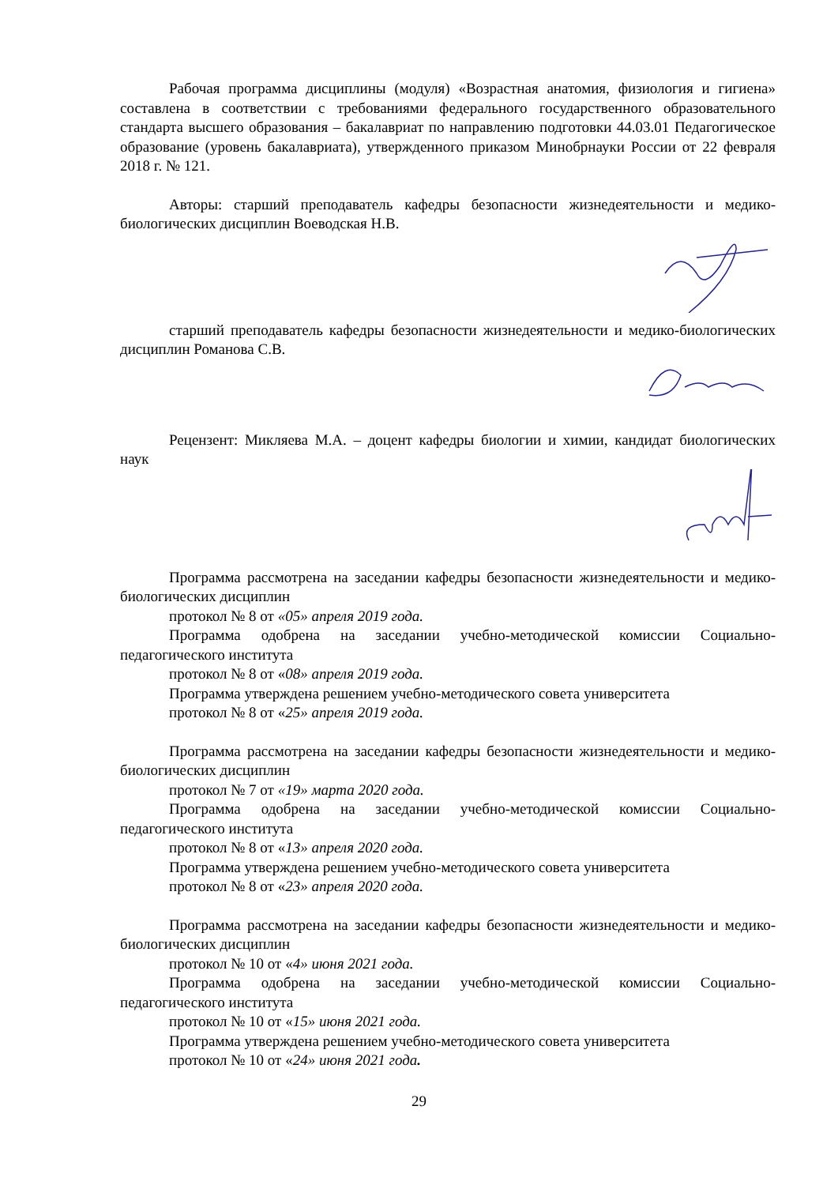Рабочая программа дисциплины (модуля) «Возрастная анатомия, физиология и гигиена» составлена в соответствии с требованиями федерального государственного образовательного стандарта высшего образования – бакалавриат по направлению подготовки 44.03.01 Педагогическое образование (уровень бакалавриата), утвержденного приказом Минобрнауки России от 22 февраля 2018 г. № 121.
Авторы: старший преподаватель кафедры безопасности жизнедеятельности и медико-биологических дисциплин Воеводская Н.В.
старший преподаватель кафедры безопасности жизнедеятельности и медико-биологических дисциплин Романова С.В.
Рецензент: Микляева М.А. – доцент кафедры биологии и химии, кандидат биологических наук
Программа рассмотрена на заседании кафедры безопасности жизнедеятельности и медико-биологических дисциплин
протокол № 8 от «05» апреля 2019 года.
Программа одобрена на заседании учебно-методической комиссии Социально-педагогического института
протокол № 8 от «08» апреля 2019 года.
Программа утверждена решением учебно-методического совета университета
протокол № 8 от «25» апреля 2019 года.
Программа рассмотрена на заседании кафедры безопасности жизнедеятельности и медико-биологических дисциплин
протокол № 7 от «19» марта 2020 года.
Программа одобрена на заседании учебно-методической комиссии Социально-педагогического института
протокол № 8 от «13» апреля 2020 года.
Программа утверждена решением учебно-методического совета университета
протокол № 8 от «23» апреля 2020 года.
Программа рассмотрена на заседании кафедры безопасности жизнедеятельности и медико-биологических дисциплин
протокол № 10 от «4» июня 2021 года.
Программа одобрена на заседании учебно-методической комиссии Социально-педагогического института
протокол № 10 от «15» июня 2021 года.
Программа утверждена решением учебно-методического совета университета
протокол № 10 от «24» июня 2021 года.
29